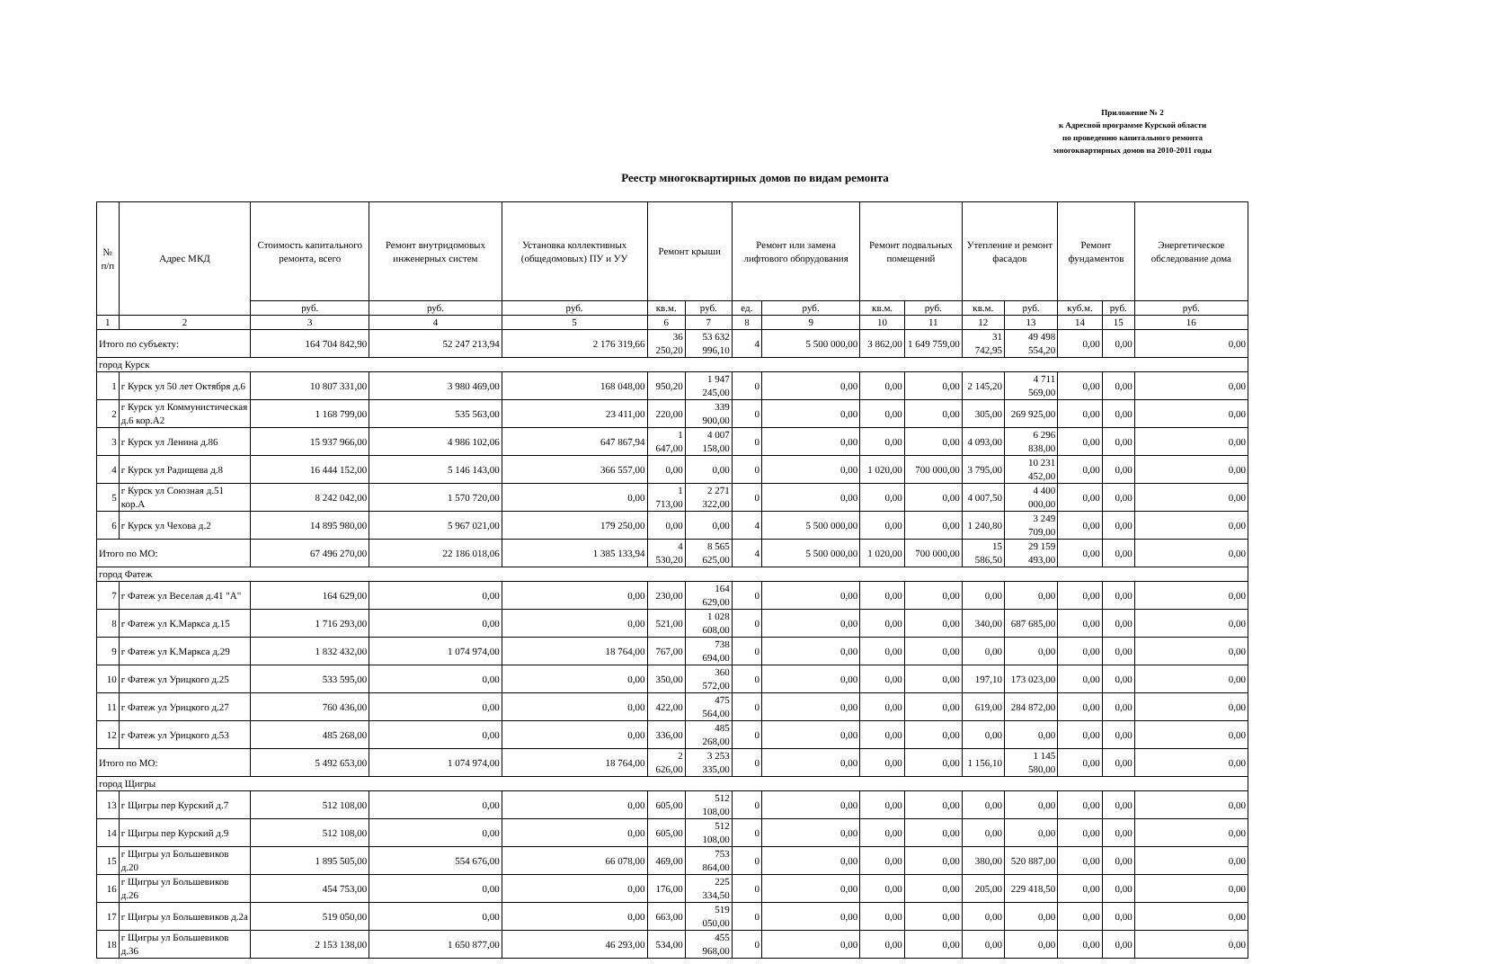Приложение № 2
к Адресной программе Курской области
по проведению капитального ремонта
многоквартирных домов на 2010-2011 годы
Реестр многоквартирных домов по видам ремонта
| № п/п | Адрес МКД | Стоимость капитального ремонта, всего | Ремонт внутридомовых инженерных систем | Установка коллективных (общедомовых) ПУ и УУ | Ремонт крыши | | Ремонт или замена лифтового оборудования | | Ремонт подвальных помещений | | Утепление и ремонт фасадов | | Ремонт фундаментов | | Энергетическое обследование дома |
| --- | --- | --- | --- | --- | --- | --- | --- | --- | --- | --- | --- | --- | --- | --- | --- |
| | | руб. | руб. | руб. | кв.м. | руб. | ед. | руб. | кв.м. | руб. | кв.м. | руб. | куб.м. | руб. | руб. |
| 1 | 2 | 3 | 4 | 5 | 6 | 7 | 8 | 9 | 10 | 11 | 12 | 13 | 14 | 15 | 16 |
| Итого по субъекту: | | 164 704 842,90 | 52 247 213,94 | 2 176 319,66 | 36 250,20 | 53 632 996,10 | 4 | 5 500 000,00 | 3 862,00 | 1 649 759,00 | 31 742,95 | 49 498 554,20 | 0,00 | 0,00 | 0,00 |
| город Курск | | | | | | | | | | | | | | | |
| 1 | г Курск ул 50 лет Октября д.6 | 10 807 331,00 | 3 980 469,00 | 168 048,00 | 950,20 | 1 947 245,00 | 0 | 0,00 | 0,00 | 0,00 | 2 145,20 | 4 711 569,00 | 0,00 | 0,00 | 0,00 |
| 2 | г Курск ул Коммунистическая д.6 кор.А2 | 1 168 799,00 | 535 563,00 | 23 411,00 | 220,00 | 339 900,00 | 0 | 0,00 | 0,00 | 0,00 | 305,00 | 269 925,00 | 0,00 | 0,00 | 0,00 |
| 3 | г Курск ул Ленина д.86 | 15 937 966,00 | 4 986 102,06 | 647 867,94 | 1 647,00 | 4 007 158,00 | 0 | 0,00 | 0,00 | 0,00 | 4 093,00 | 6 296 838,00 | 0,00 | 0,00 | 0,00 |
| 4 | г Курск ул Радищева д.8 | 16 444 152,00 | 5 146 143,00 | 366 557,00 | 0,00 | 0,00 | 0 | 0,00 | 1 020,00 | 700 000,00 | 3 795,00 | 10 231 452,00 | 0,00 | 0,00 | 0,00 |
| 5 | г Курск ул Союзная д.51 кор.А | 8 242 042,00 | 1 570 720,00 | 0,00 | 1 713,00 | 2 271 322,00 | 0 | 0,00 | 0,00 | 0,00 | 4 007,50 | 4 400 000,00 | 0,00 | 0,00 | 0,00 |
| 6 | г Курск ул Чехова д.2 | 14 895 980,00 | 5 967 021,00 | 179 250,00 | 0,00 | 0,00 | 4 | 5 500 000,00 | 0,00 | 0,00 | 1 240,80 | 3 249 709,00 | 0,00 | 0,00 | 0,00 |
| Итого по МО: | | 67 496 270,00 | 22 186 018,06 | 1 385 133,94 | 4 530,20 | 8 565 625,00 | 4 | 5 500 000,00 | 1 020,00 | 700 000,00 | 15 586,50 | 29 159 493,00 | 0,00 | 0,00 | 0,00 |
| город Фатеж | | | | | | | | | | | | | | | |
| 7 | г Фатеж ул Веселая д.41 "А" | 164 629,00 | 0,00 | 0,00 | 230,00 | 164 629,00 | 0 | 0,00 | 0,00 | 0,00 | 0,00 | 0,00 | 0,00 | 0,00 | 0,00 |
| 8 | г Фатеж ул К.Маркса д.15 | 1 716 293,00 | 0,00 | 0,00 | 521,00 | 1 028 608,00 | 0 | 0,00 | 0,00 | 0,00 | 340,00 | 687 685,00 | 0,00 | 0,00 | 0,00 |
| 9 | г Фатеж ул К.Маркса д.29 | 1 832 432,00 | 1 074 974,00 | 18 764,00 | 767,00 | 738 694,00 | 0 | 0,00 | 0,00 | 0,00 | 0,00 | 0,00 | 0,00 | 0,00 | 0,00 |
| 10 | г Фатеж ул Урицкого д.25 | 533 595,00 | 0,00 | 0,00 | 350,00 | 360 572,00 | 0 | 0,00 | 0,00 | 0,00 | 197,10 | 173 023,00 | 0,00 | 0,00 | 0,00 |
| 11 | г Фатеж ул Урицкого д.27 | 760 436,00 | 0,00 | 0,00 | 422,00 | 475 564,00 | 0 | 0,00 | 0,00 | 0,00 | 619,00 | 284 872,00 | 0,00 | 0,00 | 0,00 |
| 12 | г Фатеж ул Урицкого д.53 | 485 268,00 | 0,00 | 0,00 | 336,00 | 485 268,00 | 0 | 0,00 | 0,00 | 0,00 | 0,00 | 0,00 | 0,00 | 0,00 | 0,00 |
| Итого по МО: | | 5 492 653,00 | 1 074 974,00 | 18 764,00 | 2 626,00 | 3 253 335,00 | 0 | 0,00 | 0,00 | 0,00 | 1 156,10 | 1 145 580,00 | 0,00 | 0,00 | 0,00 |
| город Щигры | | | | | | | | | | | | | | | |
| 13 | г Щигры пер Курский д.7 | 512 108,00 | 0,00 | 0,00 | 605,00 | 512 108,00 | 0 | 0,00 | 0,00 | 0,00 | 0,00 | 0,00 | 0,00 | 0,00 | 0,00 |
| 14 | г Щигры пер Курский д.9 | 512 108,00 | 0,00 | 0,00 | 605,00 | 512 108,00 | 0 | 0,00 | 0,00 | 0,00 | 0,00 | 0,00 | 0,00 | 0,00 | 0,00 |
| 15 | г Щигры ул Большевиков д.20 | 1 895 505,00 | 554 676,00 | 66 078,00 | 469,00 | 753 864,00 | 0 | 0,00 | 0,00 | 0,00 | 380,00 | 520 887,00 | 0,00 | 0,00 | 0,00 |
| 16 | г Щигры ул Большевиков д.26 | 454 753,00 | 0,00 | 0,00 | 176,00 | 225 334,50 | 0 | 0,00 | 0,00 | 0,00 | 205,00 | 229 418,50 | 0,00 | 0,00 | 0,00 |
| 17 | г Щигры ул Большевиков д.2а | 519 050,00 | 0,00 | 0,00 | 663,00 | 519 050,00 | 0 | 0,00 | 0,00 | 0,00 | 0,00 | 0,00 | 0,00 | 0,00 | 0,00 |
| 18 | г Щигры ул Большевиков д.36 | 2 153 138,00 | 1 650 877,00 | 46 293,00 | 534,00 | 455 968,00 | 0 | 0,00 | 0,00 | 0,00 | 0,00 | 0,00 | 0,00 | 0,00 | 0,00 |